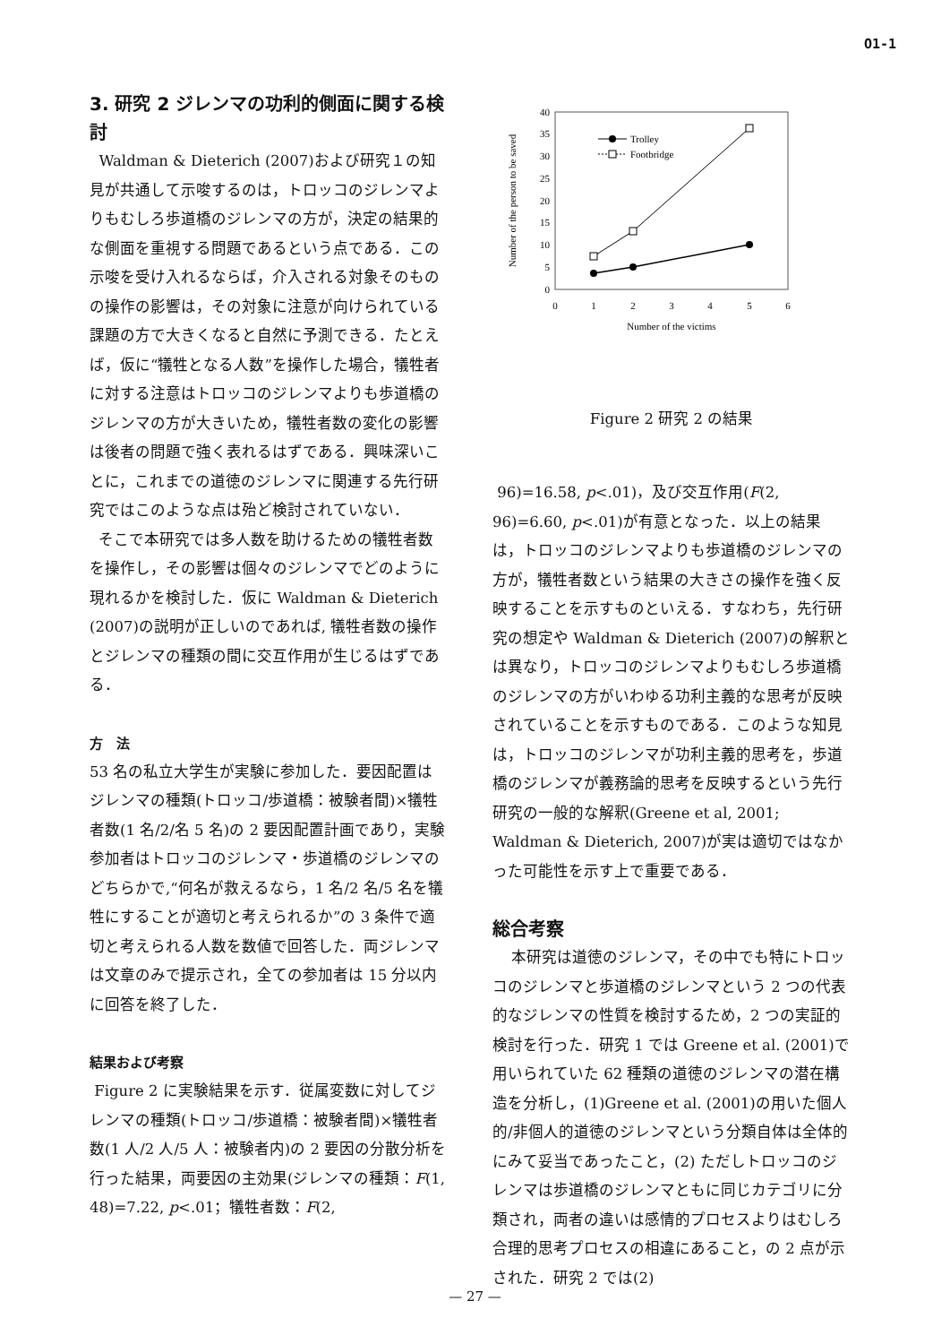O1-1
3. 研究 2 ジレンマの功利的側面に関する検討
Waldman & Dieterich (2007)および研究１の知見が共通して示唆するのは，トロッコのジレンマよりもむしろ歩道橋のジレンマの方が，決定の結果的な側面を重視する問題であるという点である．この示唆を受け入れるならば，介入される対象そのものの操作の影響は，その対象に注意が向けられている課題の方で大きくなると自然に予測できる．たとえば，仮に“犠牲となる人数”を操作した場合，犠牲者に対する注意はトロッコのジレンマよりも歩道橋のジレンマの方が大きいため，犠牲者数の変化の影響は後者の問題で強く表れるはずである．興味深いことに，これまでの道徳のジレンマに関連する先行研究ではこのような点は殆ど検討されていない．
そこで本研究では多人数を助けるための犠牲者数を操作し，その影響は個々のジレンマでどのように現れるかを検討した．仮に Waldman & Dieterich (2007)の説明が正しいのであれば, 犠牲者数の操作とジレンマの種類の間に交互作用が生じるはずである．
方　法
53 名の私立大学生が実験に参加した．要因配置はジレンマの種類(トロッコ/歩道橋：被験者間)×犠牲者数(1 名/2/名 5 名)の 2 要因配置計画であり，実験参加者はトロッコのジレンマ・歩道橋のジレンマのどちらかで,“何名が救えるなら，1 名/2 名/5 名を犠牲にすることが適切と考えられるか”の 3 条件で適切と考えられる人数を数値で回答した．両ジレンマは文章のみで提示され，全ての参加者は 15 分以内に回答を終了した．
結果および考察
Figure 2 に実験結果を示す．従属変数に対してジレンマの種類(トロッコ/歩道橋：被験者間)×犠牲者数(1 人/2 人/5 人：被験者内)の 2 要因の分散分析を行った結果，両要因の主効果(ジレンマの種類：F(1, 48)=7.22, p<.01；犠牲者数：F(2,
0
5
10
15
20
25
30
35
40
0
1
2
3
4
5
6
Number of the victims
Number of the person to be saved
Trolley
Footbridge
Figure 2 研究 2 の結果
96)=16.58, p<.01)，及び交互作用(F(2, 96)=6.60, p<.01)が有意となった．以上の結果は，トロッコのジレンマよりも歩道橋のジレンマの方が，犠牲者数という結果の大きさの操作を強く反映することを示すものといえる．すなわち，先行研究の想定や Waldman & Dieterich (2007)の解釈とは異なり，トロッコのジレンマよりもむしろ歩道橋のジレンマの方がいわゆる功利主義的な思考が反映されていることを示すものである．このような知見は，トロッコのジレンマが功利主義的思考を，歩道橋のジレンマが義務論的思考を反映するという先行研究の一般的な解釈(Greene et al, 2001; Waldman & Dieterich, 2007)が実は適切ではなかった可能性を示す上で重要である．
総合考察
本研究は道徳のジレンマ，その中でも特にトロッコのジレンマと歩道橋のジレンマという 2 つの代表的なジレンマの性質を検討するため，2 つの実証的検討を行った．研究 1 では Greene et al. (2001)で用いられていた 62 種類の道徳のジレンマの潜在構造を分析し，(1)Greene et al. (2001)の用いた個人的/非個人的道徳のジレンマという分類自体は全体的にみて妥当であったこと，(2) ただしトロッコのジレンマは歩道橋のジレンマともに同じカテゴリに分類され，両者の違いは感情的プロセスよりはむしろ合理的思考プロセスの相違にあること，の 2 点が示された．研究 2 では(2)
— 27 —